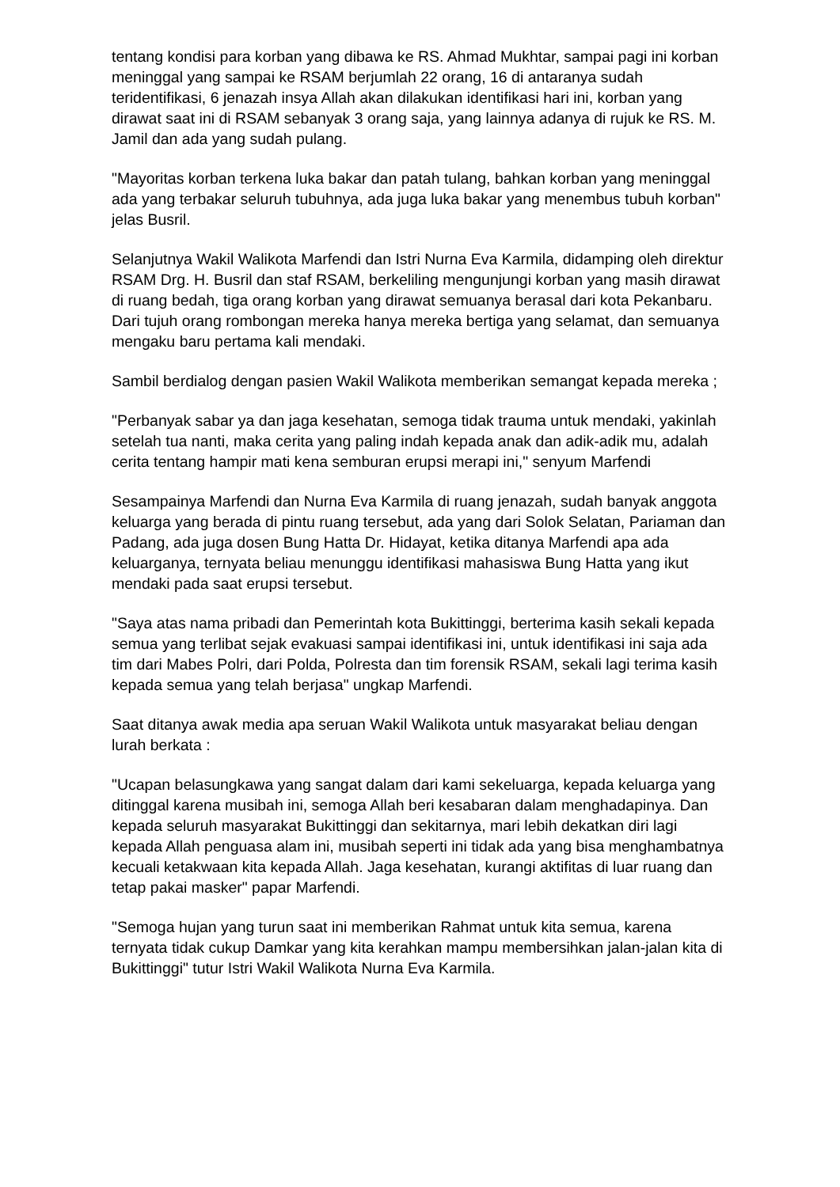tentang kondisi para korban yang dibawa ke RS. Ahmad Mukhtar, sampai pagi ini korban meninggal yang sampai ke RSAM berjumlah 22 orang, 16 di antaranya sudah teridentifikasi, 6 jenazah insya Allah akan dilakukan identifikasi hari ini, korban yang dirawat saat ini di RSAM sebanyak 3 orang saja, yang lainnya adanya di rujuk ke RS. M. Jamil dan ada yang sudah pulang.
"Mayoritas korban terkena luka bakar dan patah tulang, bahkan korban yang meninggal ada yang terbakar seluruh tubuhnya, ada juga luka bakar yang menembus tubuh korban" jelas Busril.
Selanjutnya Wakil Walikota Marfendi dan Istri Nurna Eva Karmila, didamping oleh direktur RSAM Drg. H. Busril dan staf RSAM, berkeliling mengunjungi korban yang masih dirawat di ruang bedah, tiga orang korban yang dirawat semuanya berasal dari kota Pekanbaru. Dari tujuh orang rombongan mereka hanya mereka bertiga yang selamat, dan semuanya mengaku baru pertama kali mendaki.
Sambil berdialog dengan pasien Wakil Walikota memberikan semangat kepada mereka ;
"Perbanyak sabar ya dan jaga kesehatan, semoga tidak trauma untuk mendaki, yakinlah setelah tua nanti, maka cerita yang paling indah kepada anak dan adik-adik mu, adalah cerita tentang hampir mati kena semburan erupsi merapi ini," senyum Marfendi
Sesampainya Marfendi dan Nurna Eva Karmila di ruang jenazah, sudah banyak anggota keluarga yang berada di pintu ruang tersebut, ada yang dari Solok Selatan, Pariaman dan Padang, ada juga dosen Bung Hatta Dr. Hidayat, ketika ditanya Marfendi apa ada keluarganya, ternyata beliau menunggu identifikasi mahasiswa Bung Hatta yang ikut mendaki pada saat erupsi tersebut.
"Saya atas nama pribadi dan Pemerintah kota Bukittinggi, berterima kasih sekali kepada semua yang terlibat sejak evakuasi sampai identifikasi ini, untuk identifikasi ini saja ada tim dari Mabes Polri, dari Polda, Polresta dan tim forensik RSAM, sekali lagi terima kasih kepada semua yang telah berjasa" ungkap Marfendi.
Saat ditanya awak media apa seruan Wakil Walikota untuk masyarakat beliau dengan lurah berkata :
"Ucapan belasungkawa yang sangat dalam dari kami sekeluarga, kepada keluarga yang ditinggal karena musibah ini, semoga Allah beri kesabaran dalam menghadapinya. Dan kepada seluruh masyarakat Bukittinggi dan sekitarnya, mari lebih dekatkan diri lagi kepada Allah penguasa alam ini, musibah seperti ini tidak ada yang bisa menghambatnya kecuali ketakwaan kita kepada Allah. Jaga kesehatan, kurangi aktifitas di luar ruang dan tetap pakai masker" papar Marfendi.
"Semoga hujan yang turun saat ini memberikan Rahmat untuk kita semua, karena ternyata tidak cukup Damkar yang kita kerahkan mampu membersihkan jalan-jalan kita di Bukittinggi" tutur Istri Wakil Walikota Nurna Eva Karmila.